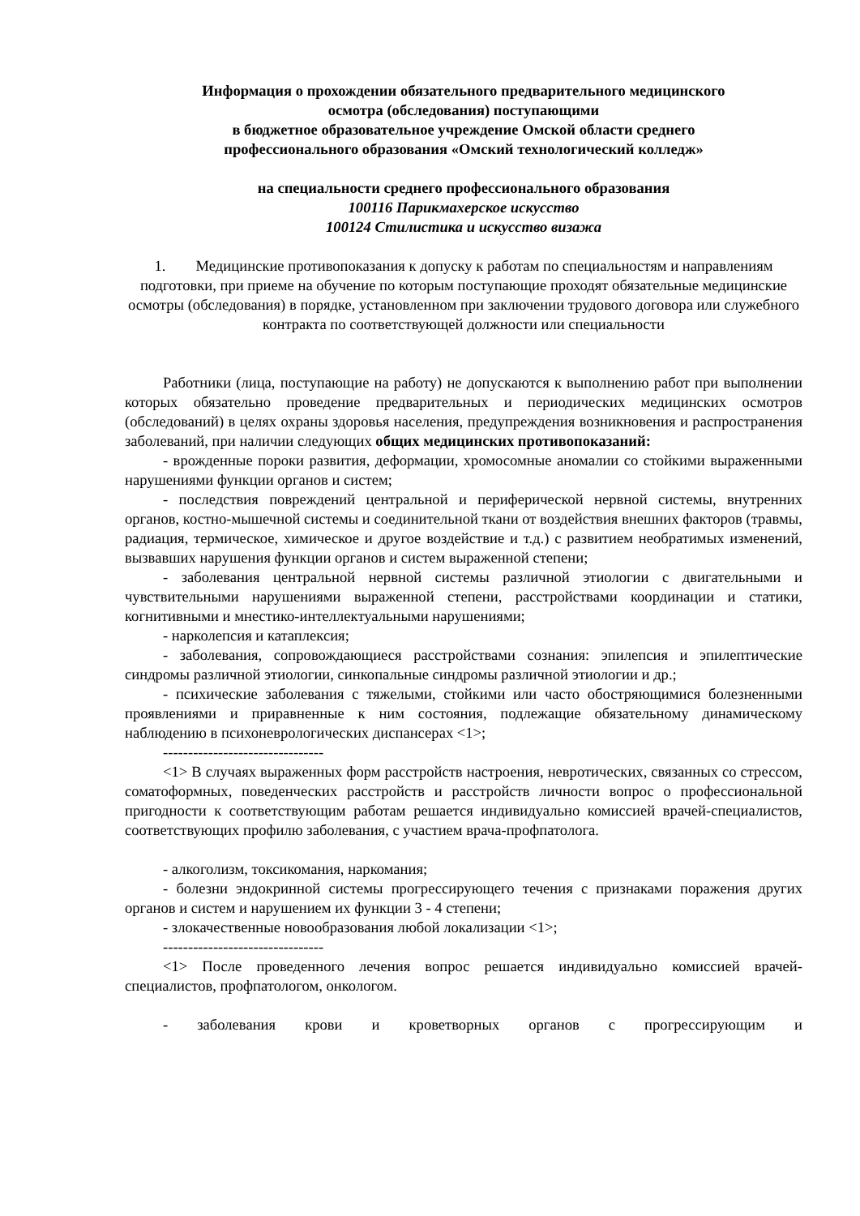Информация о прохождении обязательного предварительного медицинского
осмотра (обследования) поступающими
в бюджетное образовательное учреждение Омской области среднего
профессионального образования «Омский технологический колледж»
на специальности среднего профессионального образования
100116 Парикмахерское искусство
100124 Стилистика и искусство визажа
1. Медицинские противопоказания к допуску к работам по специальностям и направлениям подготовки, при приеме на обучение по которым поступающие проходят обязательные медицинские осмотры (обследования) в порядке, установленном при заключении трудового договора или служебного контракта по соответствующей должности или специальности
Работники (лица, поступающие на работу) не допускаются к выполнению работ при выполнении которых обязательно проведение предварительных и периодических медицинских осмотров (обследований) в целях охраны здоровья населения, предупреждения возникновения и распространения заболеваний, при наличии следующих общих медицинских противопоказаний:
- врожденные пороки развития, деформации, хромосомные аномалии со стойкими выраженными нарушениями функции органов и систем;
- последствия повреждений центральной и периферической нервной системы, внутренних органов, костно-мышечной системы и соединительной ткани от воздействия внешних факторов (травмы, радиация, термическое, химическое и другое воздействие и т.д.) с развитием необратимых изменений, вызвавших нарушения функции органов и систем выраженной степени;
- заболевания центральной нервной системы различной этиологии с двигательными и чувствительными нарушениями выраженной степени, расстройствами координации и статики, когнитивными и мнестико-интеллектуальными нарушениями;
- нарколепсия и катаплексия;
- заболевания, сопровождающиеся расстройствами сознания: эпилепсия и эпилептические синдромы различной этиологии, синкопальные синдромы различной этиологии и др.;
- психические заболевания с тяжелыми, стойкими или часто обостряющимися болезненными проявлениями и приравненные к ним состояния, подлежащие обязательному динамическому наблюдению в психоневрологических диспансерах <1>;
--------------------------------
<1> В случаях выраженных форм расстройств настроения, невротических, связанных со стрессом, соматоформных, поведенческих расстройств и расстройств личности вопрос о профессиональной пригодности к соответствующим работам решается индивидуально комиссией врачей-специалистов, соответствующих профилю заболевания, с участием врача-профпатолога.
- алкоголизм, токсикомания, наркомания;
- болезни эндокринной системы прогрессирующего течения с признаками поражения других органов и систем и нарушением их функции 3 - 4 степени;
- злокачественные новообразования любой локализации <1>;
--------------------------------
<1> После проведенного лечения вопрос решается индивидуально комиссией врачей-специалистов, профпатологом, онкологом.
- заболевания крови и кроветворных органов с прогрессирующим и